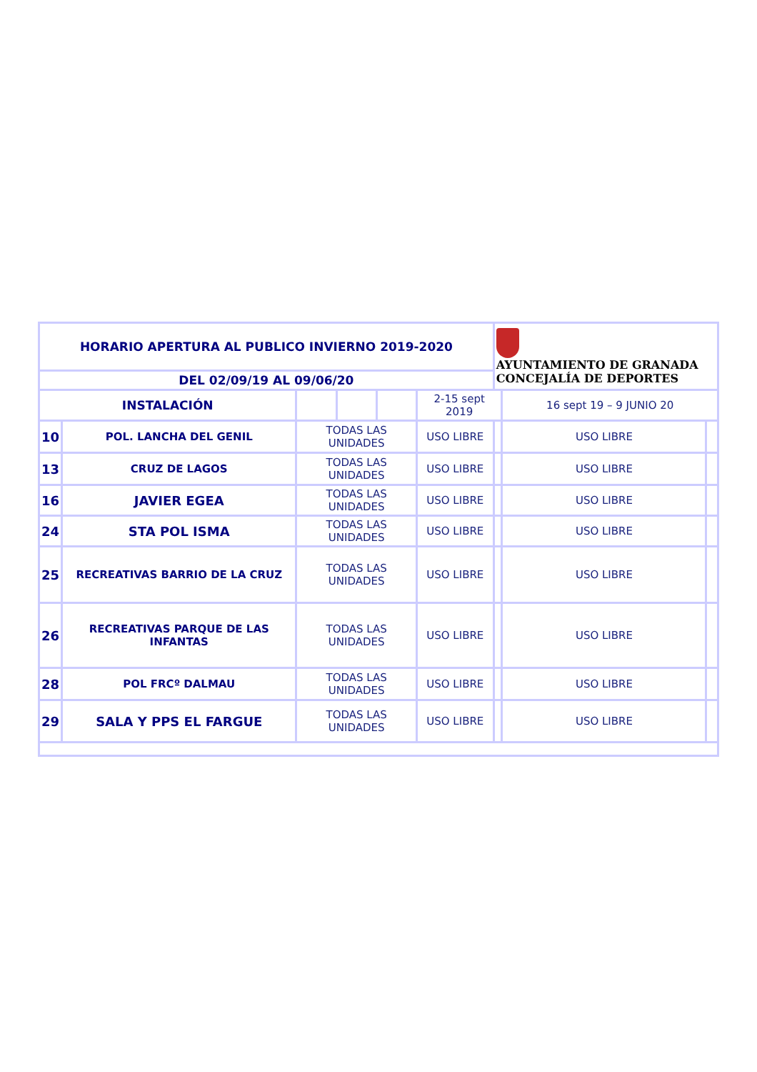| HORARIO APERTURA AL PUBLICO INVIERNO 2019-2020 | | | | | | AYUNTAMIENTO DE GRANADA CONCEJALÍA DE DEPORTES | | |
| DEL 02/09/19 AL 09/06/20 | | | | | | | | |
| INSTALACIÓN | | | | | 2-15 sept 2019 | | 16 sept 19 – 9 JUNIO 20 | |
| 10 | POL. LANCHA DEL GENIL | TODAS LAS UNIDADES | | | USO LIBRE | | USO LIBRE | |
| 13 | CRUZ DE LAGOS | TODAS LAS UNIDADES | | | USO LIBRE | | USO LIBRE | |
| 16 | JAVIER EGEA | TODAS LAS UNIDADES | | | USO LIBRE | | USO LIBRE | |
| 24 | STA POL ISMA | TODAS LAS UNIDADES | | | USO LIBRE | | USO LIBRE | |
| 25 | RECREATIVAS BARRIO DE LA CRUZ | TODAS LAS UNIDADES | | | USO LIBRE | | USO LIBRE | |
| 26 | RECREATIVAS PARQUE DE LAS INFANTAS | TODAS LAS UNIDADES | | | USO LIBRE | | USO LIBRE | |
| 28 | POL FRCº DALMAU | TODAS LAS UNIDADES | | | USO LIBRE | | USO LIBRE | |
| 29 | SALA Y PPS EL FARGUE | TODAS LAS UNIDADES | | | USO LIBRE | | USO LIBRE | |